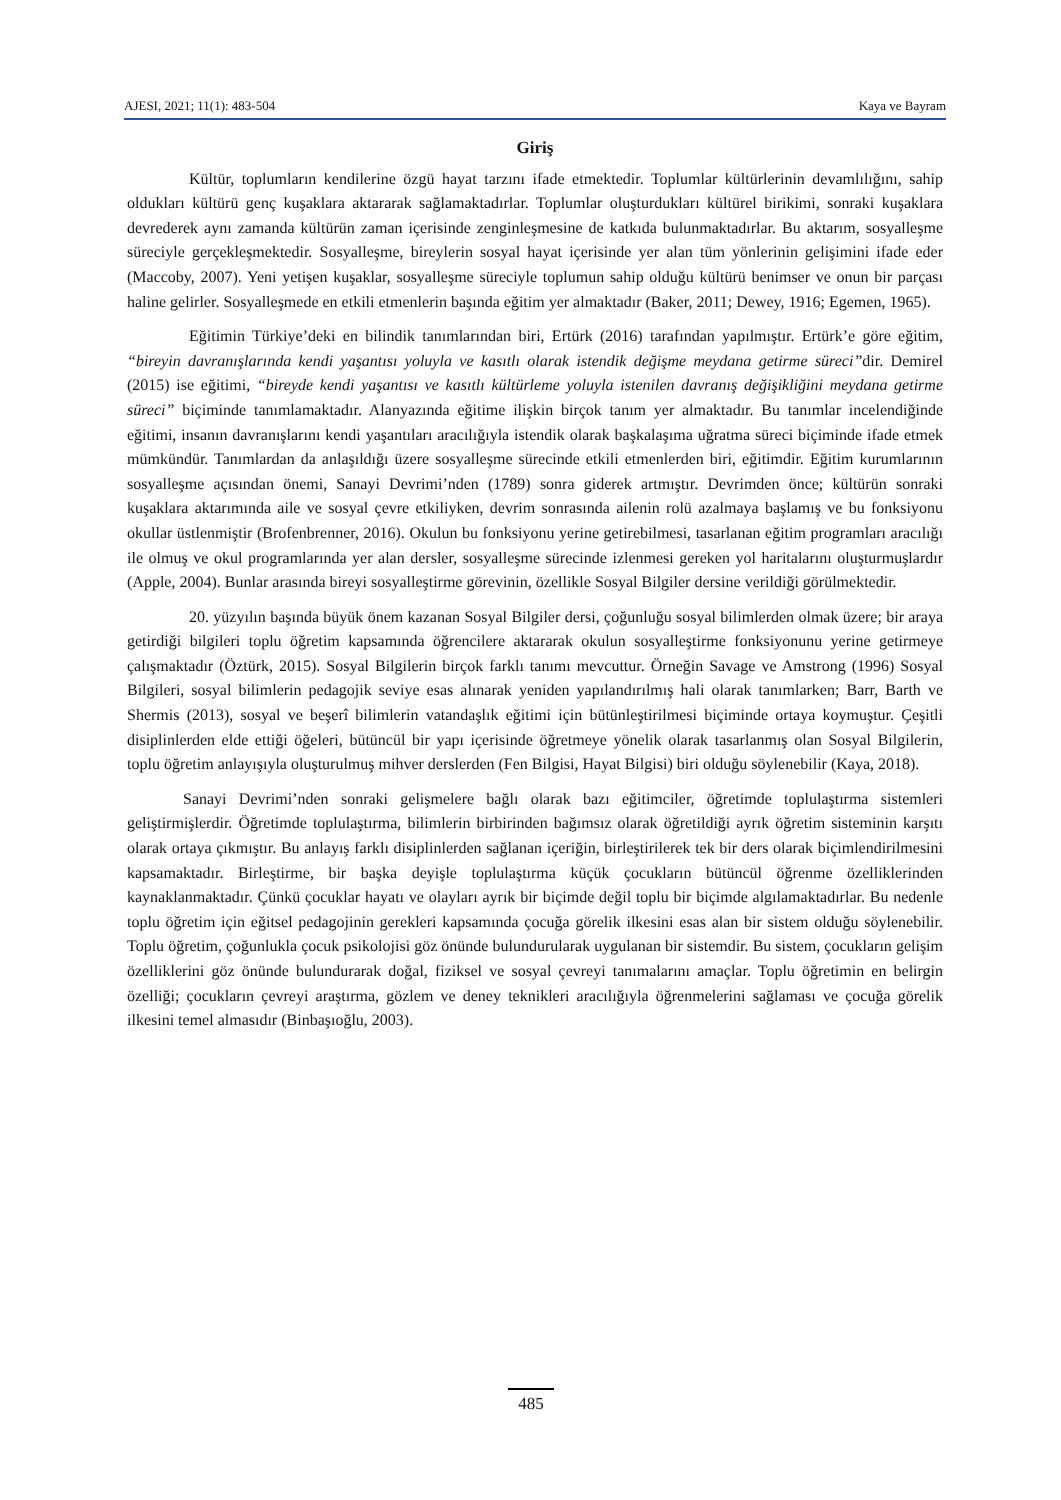AJESI, 2021; 11(1): 483-504 Kaya ve Bayram
Giriş
Kültür, toplumların kendilerine özgü hayat tarzını ifade etmektedir. Toplumlar kültürlerinin devamlılığını, sahip oldukları kültürü genç kuşaklara aktararak sağlamaktadırlar. Toplumlar oluşturdukları kültürel birikimi, sonraki kuşaklara devrederek aynı zamanda kültürün zaman içerisinde zenginleşmesine de katkıda bulunmaktadırlar. Bu aktarım, sosyalleşme süreciyle gerçekleşmektedir. Sosyalleşme, bireylerin sosyal hayat içerisinde yer alan tüm yönlerinin gelişimini ifade eder (Maccoby, 2007). Yeni yetişen kuşaklar, sosyalleşme süreciyle toplumun sahip olduğu kültürü benimser ve onun bir parçası haline gelirler. Sosyalleşmede en etkili etmenlerin başında eğitim yer almaktadır (Baker, 2011; Dewey, 1916; Egemen, 1965).
Eğitimin Türkiye’deki en bilindik tanımlarından biri, Ertürk (2016) tarafından yapılmıştır. Ertürk’e göre eğitim, “bireyin davranışlarında kendi yaşantısı yoluyla ve kasıtlı olarak istendik değişme meydana getirme süreci”dir. Demirel (2015) ise eğitimi, “bireyde kendi yaşantısı ve kasıtlı kültürleme yoluyla istenilen davranış değişikliğini meydana getirme süreci” biçiminde tanımlamaktadır. Alanyazında eğitime ilişkin birçok tanım yer almaktadır. Bu tanımlar incelendiğinde eğitimi, insanın davranışlarını kendi yaşantıları aracılığıyla istendik olarak başkalaşıma uğratma süreci biçiminde ifade etmek mümkündür. Tanımlardan da anlaşıldığı üzere sosyalleşme sürecinde etkili etmenlerden biri, eğitimdir. Eğitim kurumlarının sosyalleşme açısından önemi, Sanayi Devrimi’nden (1789) sonra giderek artmıştır. Devrimden önce; kültürün sonraki kuşaklara aktarımında aile ve sosyal çevre etkiliyken, devrim sonrasında ailenin rolü azalmaya başlamış ve bu fonksiyonu okullar üstlenmiştir (Brofenbrenner, 2016). Okulun bu fonksiyonu yerine getirebilmesi, tasarlanan eğitim programları aracılığı ile olmuş ve okul programlarında yer alan dersler, sosyalleşme sürecinde izlenmesi gereken yol haritalarını oluşturmuşlardır (Apple, 2004). Bunlar arasında bireyi sosyalleştirme görevinin, özellikle Sosyal Bilgiler dersine verildiği görülmektedir.
20. yüzyılın başında büyük önem kazanan Sosyal Bilgiler dersi, çoğunluğu sosyal bilimlerden olmak üzere; bir araya getirdiği bilgileri toplu öğretim kapsamında öğrencilere aktararak okulun sosyalleştirme fonksiyonunu yerine getirmeye çalışmaktadır (Öztürk, 2015). Sosyal Bilgilerin birçok farklı tanımı mevcuttur. Örneğin Savage ve Amstrong (1996) Sosyal Bilgileri, sosyal bilimlerin pedagojik seviye esas alınarak yeniden yapılandırılmış hali olarak tanımlarken; Barr, Barth ve Shermis (2013), sosyal ve beşerî bilimlerin vatandaşlık eğitimi için bütünleştirilmesi biçiminde ortaya koymuştur. Çeşitli disiplinlerden elde ettiği öğeleri, bütüncül bir yapı içerisinde öğretmeye yönelik olarak tasarlanmış olan Sosyal Bilgilerin, toplu öğretim anlayışıyla oluşturulmuş mihver derslerden (Fen Bilgisi, Hayat Bilgisi) biri olduğu söylenebilir (Kaya, 2018).
Sanayi Devrimi’nden sonraki gelişmelere bağlı olarak bazı eğitimciler, öğretimde toplulaştırma sistemleri geliştirmişlerdir. Öğretimde toplulaştırma, bilimlerin birbirinden bağımsız olarak öğretildiği ayrık öğretim sisteminin karşıtı olarak ortaya çıkmıştır. Bu anlayış farklı disiplinlerden sağlanan içeriğin, birleştirilerek tek bir ders olarak biçimlendirilmesini kapsamaktadır. Birleştirme, bir başka deyişle toplulaştırma küçük çocukların bütüncül öğrenme özelliklerinden kaynaklanmaktadır. Çünkü çocuklar hayatı ve olayları ayrık bir biçimde değil toplu bir biçimde algılamaktadırlar. Bu nedenle toplu öğretim için eğitsel pedagojinin gerekleri kapsamında çocuğa görelik ilkesini esas alan bir sistem olduğu söylenebilir. Toplu öğretim, çoğunlukla çocuk psikolojisi göz önünde bulundurularak uygulanan bir sistemdir. Bu sistem, çocukların gelişim özelliklerini göz önünde bulundurarak doğal, fiziksel ve sosyal çevreyi tanımalarını amaçlar. Toplu öğretimin en belirgin özelliği; çocukların çevreyi araştırma, gözlem ve deney teknikleri aracılığıyla öğrenmelerini sağlaması ve çocuğa görelik ilkesini temel almasıdır (Binbaşıoğlu, 2003).
485